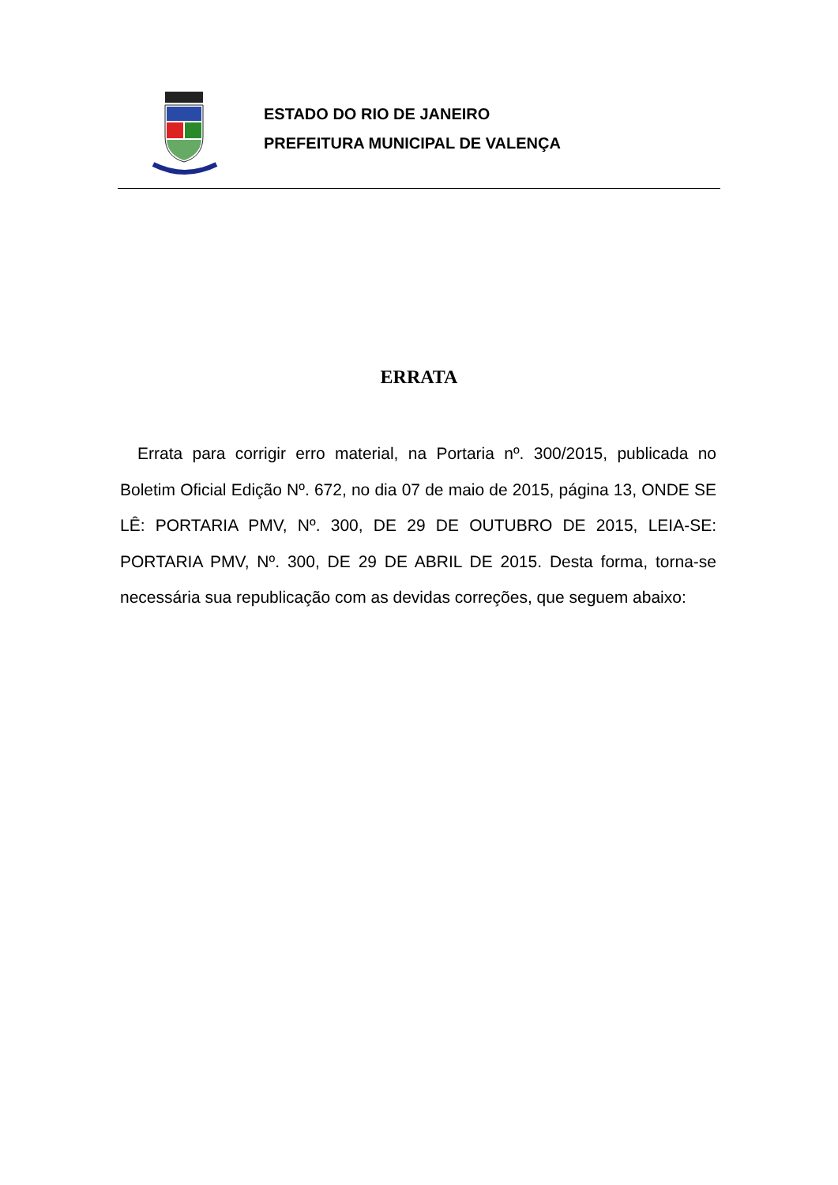ESTADO DO RIO DE JANEIRO
PREFEITURA MUNICIPAL DE VALENÇA
ERRATA
Errata para corrigir erro material, na Portaria nº. 300/2015, publicada no Boletim Oficial Edição Nº. 672, no dia 07 de maio de 2015, página 13, ONDE SE LÊ: PORTARIA PMV, Nº. 300, DE 29 DE OUTUBRO DE 2015, LEIA-SE: PORTARIA PMV, Nº. 300, DE 29 DE ABRIL DE 2015. Desta forma, torna-se necessária sua republicação com as devidas correções, que seguem abaixo: